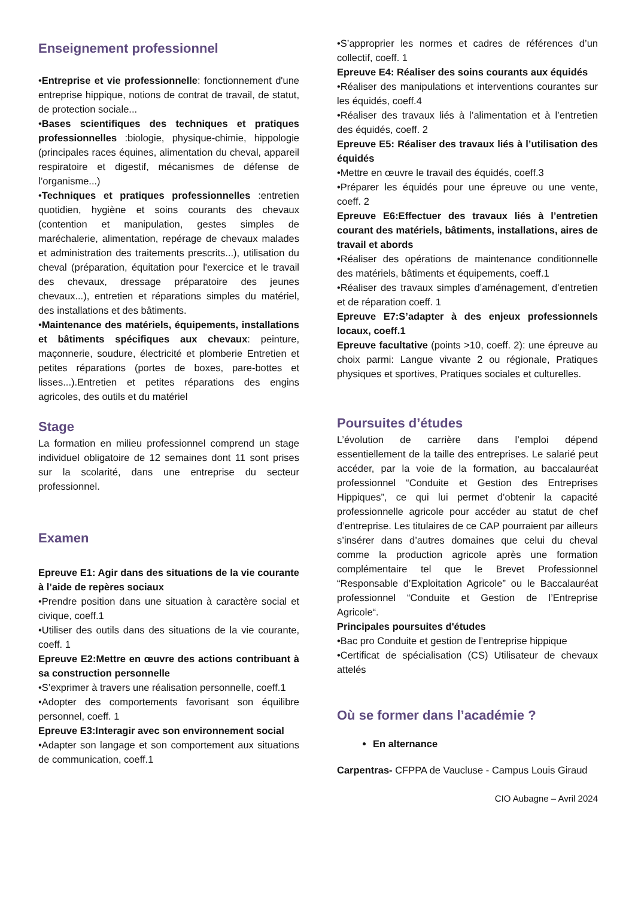Enseignement professionnel
•Entreprise et vie professionnelle: fonctionnement d'une entreprise hippique, notions de contrat de travail, de statut, de protection sociale...
•Bases scientifiques des techniques et pratiques professionnelles :biologie, physique-chimie, hippologie (principales races équines, alimentation du cheval, appareil respiratoire et digestif, mécanismes de défense de l’organisme...)
•Techniques et pratiques professionnelles :entretien quotidien, hygiène et soins courants des chevaux (contention et manipulation, gestes simples de maréchalerie, alimentation, repérage de chevaux malades et administration des traitements prescrits...), utilisation du cheval (préparation, équitation pour l'exercice et le travail des chevaux, dressage préparatoire des jeunes chevaux...), entretien et réparations simples du matériel, des installations et des bâtiments.
•Maintenance des matériels, équipements, installations et bâtiments spécifiques aux chevaux: peinture, maçonnerie, soudure, électricité et plomberie Entretien et petites réparations (portes de boxes, pare-bottes et lisses...).Entretien et petites réparations des engins agricoles, des outils et du matériel
Stage
La formation en milieu professionnel comprend un stage individuel obligatoire de 12 semaines dont 11 sont prises sur la scolarité, dans une entreprise du secteur professionnel.
Examen
Epreuve E1: Agir dans des situations de la vie courante à l’aide de repères sociaux
•Prendre position dans une situation à caractère social et civique, coeff.1
•Utiliser des outils dans des situations de la vie courante, coeff. 1
Epreuve E2:Mettre en œuvre des actions contribuant à sa construction personnelle
•S’exprimer à travers une réalisation personnelle, coeff.1
•Adopter des comportements favorisant son équilibre personnel, coeff. 1
Epreuve E3:Interagir avec son environnement social
•Adapter son langage et son comportement aux situations de communication, coeff.1
•S’approprier les normes et cadres de références d’un collectif, coeff. 1
Epreuve E4: Réaliser des soins courants aux équidés
•Réaliser des manipulations et interventions courantes sur les équidés, coeff.4
•Réaliser des travaux liés à l’alimentation et à l’entretien des équidés, coeff. 2
Epreuve E5: Réaliser des travaux liés à l’utilisation des équidés
•Mettre en œuvre le travail des équidés, coeff.3
•Préparer les équidés pour une épreuve ou une vente, coeff. 2
Epreuve E6:Effectuer des travaux liés à l’entretien courant des matériels, bâtiments, installations, aires de travail et abords
•Réaliser des opérations de maintenance conditionnelle des matériels, bâtiments et équipements, coeff.1
•Réaliser des travaux simples d’aménagement, d’entretien et de réparation coeff. 1
Epreuve E7:S’adapter à des enjeux professionnels locaux, coeff.1
Epreuve facultative (points >10, coeff. 2): une épreuve au choix parmi: Langue vivante 2 ou régionale, Pratiques physiques et sportives, Pratiques sociales et culturelles.
Poursuites d’études
L’évolution de carrière dans l’emploi dépend essentiellement de la taille des entreprises. Le salarié peut accéder, par la voie de la formation, au baccalauréat professionnel “Conduite et Gestion des Entreprises Hippiques”, ce qui lui permet d’obtenir la capacité professionnelle agricole pour accéder au statut de chef d’entreprise. Les titulaires de ce CAP pourraient par ailleurs s’insérer dans d’autres domaines que celui du cheval comme la production agricole après une formation complémentaire tel que le Brevet Professionnel “Responsable d’Exploitation Agricole” ou le Baccalauréat professionnel “Conduite et Gestion de l’Entreprise Agricole“.
Principales poursuites d'études
•Bac pro Conduite et gestion de l’entreprise hippique
•Certificat de spécialisation (CS) Utilisateur de chevaux attelés
Où se former dans l’académie ?
En alternance
Carpentras- CFPPA de Vaucluse - Campus Louis Giraud
CIO Aubagne – Avril 2024